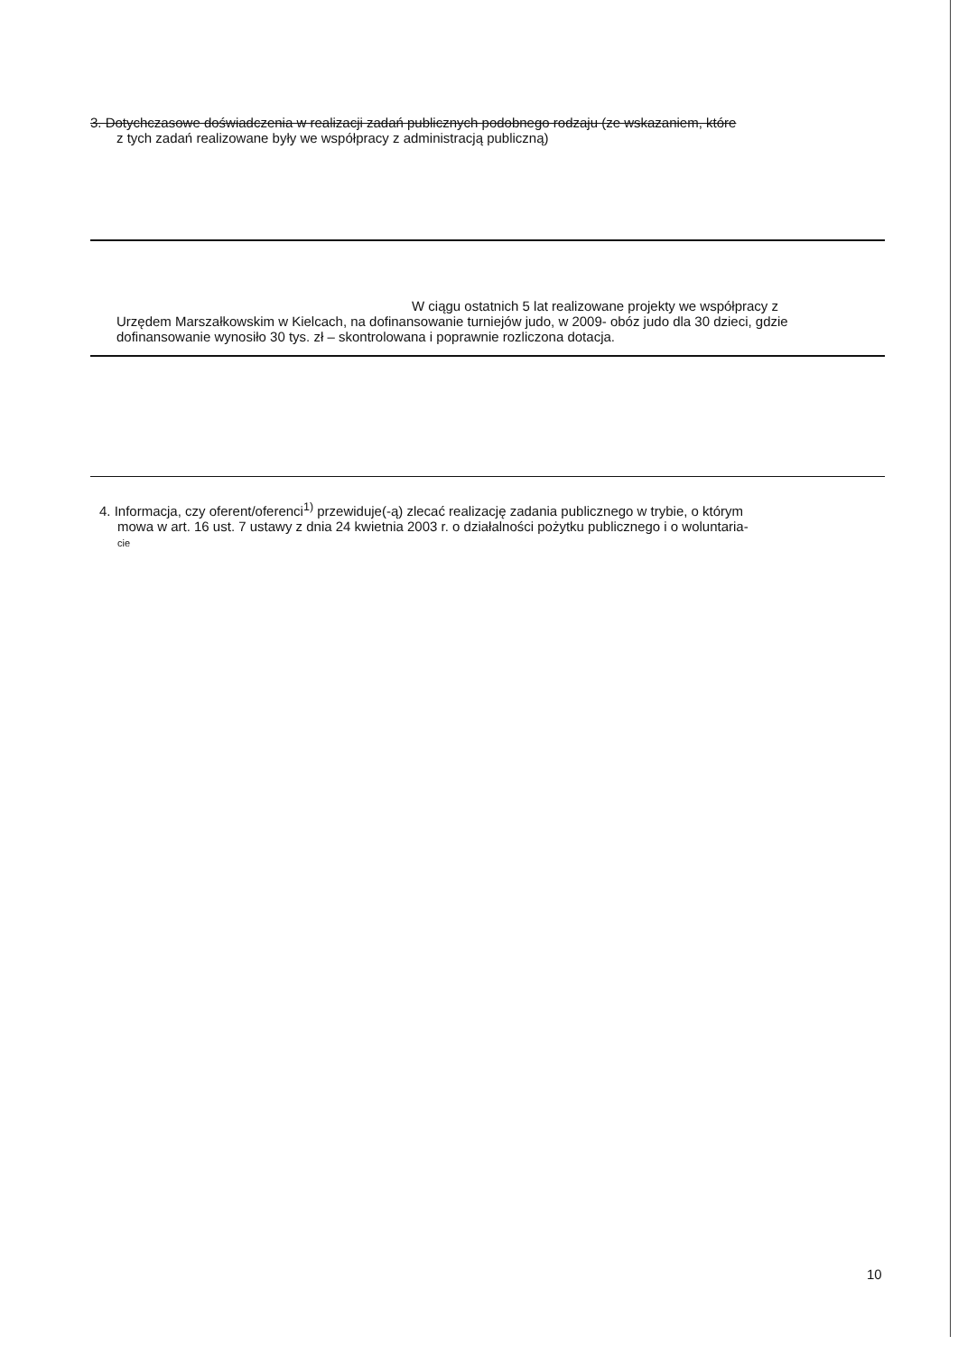3. Dotychczasowe doświadczenia w realizacji zadań publicznych podobnego rodzaju (ze wskazaniem, które
z tych zadań realizowane były we współpracy z administracją publiczną)
W ciągu ostatnich 5 lat realizowane projekty we współpracy z
Urzędem Marszałkowskim w Kielcach, na dofinansowanie turniejów judo, w 2009- obóz judo dla 30 dzieci, gdzie dofinansowanie wynosiło 30 tys. zł – skontrolowana i poprawnie rozliczona dotacja.
4. Informacja, czy oferent/oferenci<sup>1)</sup> przewiduje(-ą) zlecać realizację zadania publicznego w trybie, o którym
mowa w art. 16 ust. 7 ustawy z dnia 24 kwietnia 2003 r. o działalności pożytku publicznego i o woluntaria-
cie
10